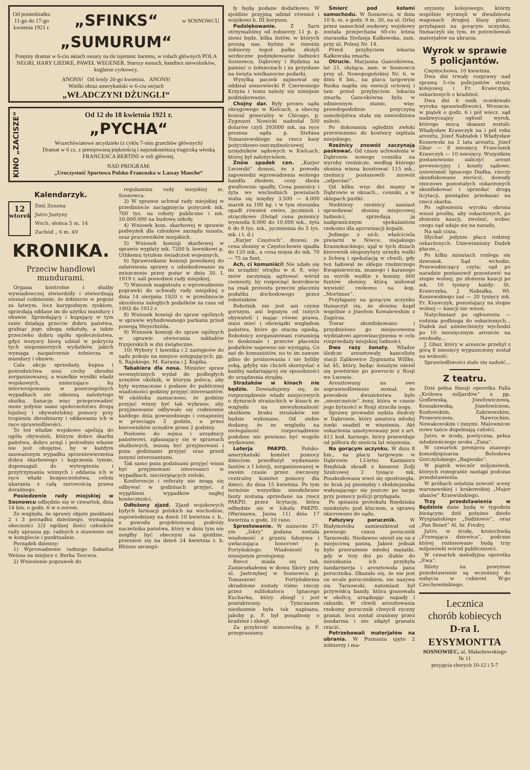Od poniedziałku
11-go do 17-go
kwietnia 1921 r. „SFINKS“w SOSNOWCU
„SUMURUM“
Potężny dramat w 6-ciu aktach osnuty na tle tajemnic haremu, w rolach głównych POLA NEGRI, HARY LIEDKE, PAWEŁ WEGENER. Starszy eunuch, handlarz niewolników, kuglarze cyrkowcy.
ANONS! Od środy 20-go kwietnia. ANONS!
Wielki obraz amerykański w 6-ciu serjach
„WŁADCZYNI DŻUNGLI“
KINO „ZACISZE“
Od 12 do 18 kwietnia 1921 r.
„PYCHA“
Wszechświatowe arcydzieło (z cyklu 7-miu grzechów głównych)
Dramat w 6 cz. z premjowaną pięknością i najznakomitszą tragiczką włoską FRANCESCA BERTINI w roli głównej.
NAD PROGRAM:
„Uroczystość Sportowa Polsko-Francuska w Lassay Mauche“
Kalendarzyk.
12
wtorek
Dziś Zenona
Jutro Justyny
Wsch. słońca 5 m. 14
Zachód „ 6 m. 49
KRONIKA.
Przeciw handlowi mundurami.
Organa kontrolne i służby wywiadowczej stwierdziły i stwierdzają niemal codziennie, że żołnierze w pogoni za łatwym, lecz karygodnym zyskiem, sprzedają oddane im do użytku mundury i obuwie. Sprzedający i kupujący w tym razie działają przeciw dobru państwa, grabiąc jego ubogą szkatułę, a także przeciwko dobru ogółu społeczeństwa, gdyż wszyscy biorą udział w pokryciu tych niepomiernych wydatków, jakich wymaga zaopatrzenie żołnierza w mundury i obuwie.
Cała akcja sprzedaży, kupna i pośrednictwa nosi cechy zbrodni zorganizowanej, a wszelkie wysiłki władz wojskowych, zmierzające ku interwenjowaniu w poszczególnych wypadkach nie odnoszą należytego skutku. Sanację więc przeprowadzić może jedynie samo społeczeństwo drogą lojalnej i obywatelskiej pomocy przy tropieniu zbrodniarzy i oddawaniu ich w ręce sprawiedliwości.
To też władze wojskowe apelują do ogółu obywateli, którym dobro skarbu państwa, dobro armji i pośrednio własne nie jest obojętne, by w każdym zauważonym wypadku sprzeniewierzenia dobra skarbowego i kupczenia tymże, dopomagali do wytropienia i przytrzymania winnych i oddania ich w ręce władz bezpieczeństwa, celem ukarania z całą surowością prawa doraźnego.
Posiedzenie rady miejskiej w Sosnowcu odbędzie się w czwartek, dnia 14 bm. o godz. 6 w e.zorem.
Ze względu, że sprawy objęte punktami 2 i 3 porządku dziennego, wymagają obecności 2/3 ogólnej ilości członków rady uprasza pp. radnych o stawienie się w komplecie i punktualnie.
Porządek dzienny:
1) Wprowadzenie radnego Sabattai Weissa na miejsce r. Berka Teocera.
2) Wniesienie poprawek do
regulaminu rady miejskiej m. Sosnowca.
3) W sprawie uchwał rady miejskiej w przedmiocie zaciągnięcia pożyczek mk. 700 tys. na roboty publiczne i mk. 10.000.000 na budowę szkoły.
4) Wniosek kom. skarbowej w sprawie podwyżek dla członków zarządu miasta, oraz pracowników miejskich.
5) Wniosek komisji skarbowej w sprawie wypłaty mk. 7200 b. ławnikowi p. Uthkemu tytułem świadczeń wojennych.
6) Sprawozdanie komisji powołanej do załatwienia sprawy o odszkodowanie za zniszczenie przez pożar w dniu 30. I. 1919 r. sali posiedzeń rady miejskiej.
7) Wniosek magistratu o wprowadzenie poprawki do uchwały rady miejskiej z dnia 14 sierpnia 1920 r. w przedmiocie skreślenia zaległych podatków za czas od 1903 do 1912 r.
8) Wniosek komisji do spraw ogólnych w sprawie wybudowanego parkanu przed posesją Meyerholda.
9) Wniosek komisji do spraw ogólnych w sprawie otwierania zakładów fryzjerskich w dni świąteczne.
10) Wybory 1 ławnika i 2 zastępców do sądu pokoju na miejsce ustępujących: pp. S. Rajskiego, M. Karasia i J. Kopika.
Tabakiera dla nosa. Minister spraw wewnętrznych wydał do podległych urzędów okólnik, w którym poleca, aby były wyznaczone i podane do publicznej wiadomości godziny przyjęć interesantów. W okólniku zaznaczono, że godziny przyjęć winny być tak wybrane, aby przyjmowanie odbywało się codziennie każdego dnia powszedniego i conajmniej w przeciągu 3 godzin, a przez kierowników urzędów przez 2 godziny.
Posłowie do sejmu i urzędnicy państwowi, zgłaszający się w sprawach służbowych, muszą być przyjmowani i poza godzinami przyjęć oraz przed innymi interesantami.
Tak samo poza godzinami przyjęć winni być przyjmowani interesanci w wypadkach, niecierpiących zwłoki.
Konferencje i referaty nie mogą się odbywać w godzinach przyjęć, z wyjątkiem wypadków nagłej konieczności.
Odłożony zjazd. Zjazd wojskowych byłych farmacji polskich na wschodnie, zapowiedziany na dzień 10 kwietnia r. b., z powodu projektowanej podróży naczelnika państwa, który w dniu tym nie mógłby być obecnym na zjeździe, przeniesi się na dzień 24 kwietnia r. b. Bliższe szczegó-
ły będą podane dodatkowo. W zjeździe przyjmą udział również i wojskowi b. III korpusu.
Podziękowanie. Z Sarn otrzymaliśmy od żołnierzy 11 p. p. ziemi będz. kilka listów, w których proszą nas, byśmy w imieniu żołnierzy tegoż pułku złożyli serdeczne podziękowanie ludności Sosnowca, Dąbrowy i Będzina za pamięć o żołnierzach i za przysłane na święta wielkanocne podarki.
Wysyłką paczek zajmował się oddział sosnowiecki P. Czerwonego Krzyża i temu należy się niniejsze podziękowanie.
Chojny dar. Były prezes sądu okręgowego w Kielcach, a obecny konsul generalny w Chicago, p. Zygmunt Nowicki nadesłał 500 dolarów czyli 393000 mk. na ręce prezesa sądu p. Stefana Tomaszewskiego na rzecz kasy pożyczkowo-oszczędnościowej urzędników sądowych w Kielcach, której był założycielem.
Znów spadek cen. „Kurjer Lwowski“ donosi, że z powodu zapowiedzi wprowadzenia wolnego handlu zbożem, ceny zboża gwałtownie spadły. Cena pszenicy i żyta we wschodnich powiatach waha się między 3.500 — 4.000 marek za 100 kg. i w tym stosunku opadł również owies, jęczmień i strączkowe (Dotąd cena pszenicy wynosiła 8.000 do 10.000 mk., żyta 6 do 8 tys. mk., jęczmienia do 5 tys. mk. i t. d.)
„Kurjer Częstoch“. donosi, że cena słoniny w Częstochowie spadła do 120 mk., a cena mięsa do mk. 70 — 75 za funt.
Ach, ci komuniści! Nie udało się im urządzić strajku w d. 8, więc znów zaczynają agitować wśród ciemnoty, by rozpocząć bezrobocie na znak protestu przeciw płaceniu podatku dochodowego przez robotników.
Robotnik nie jest ani czymś gorszym, ani lepszym od innych obywateli i mając równe prawa, musi mieć i obowiązki względem państwa, które go otacza opieką. Robotnicy zorganizowani rozumieją to doskonale i przeciw płaceniu podatków napewno nie wystąpią. Co zaś do komunistów, no to im zawsze pilno do próżnowania i nie byliby sobą, gdyby nie chcieli skorzystać z każdej nadarzającej się sposobności do urządzenia strajku.
Strażaków w kinach nie będzie. Dowiadujemy się, że rozporządzenie władz miejscowych o dyżurach strażackich w kinach ze względu na niewykonalność skutkiem braku strażaków nie będzie wykonane. Od siebie dodamy, że ze względu na nielegalność rozporządzenie podobne nie powinno być wogóle wydawane.
Loterja PAKPD. Polsko-amerykański komitet pomocy dzieciom przedłużył wydawanie fantów z I loterji, zorganizowanej w swoim czasie przez ówczesny centralny komitet pomocy dla dzieci, do dnia 15 kwietnia. Po tym terminie wszystkie nieodebrane fanty zostaną sprzedane na rzecz PAKPD. przez licytację, która odbędzie się w lokalu PAKPD. (Warszawa, Jasna 11) dnia 17 kwietnia o godz. 10 rano.
Sprostowanie. W numerze 37-ym „Iskry“ podana została wiadomość z gruntu fałszywa i uwłaczająca honorowi p. Fortyńskiego. Wiadomość tę niniejszym prostujemy.
Rzecz miała się tak. Zamieszkałemu w domu Skóry przy ul. Jastrzębiej w Sosnowcu p. Tomaszowi Fortyńskiemu skradzione zostały różne rzeczy przez sublokatora Ignacego Kucharka, który zbiegł i jest poszukiwany. Tymczasem niesłusznie była tak napisana, jakoby p. F. był posądzony o kradzież i zbiegł.
Za przykrość mimowolną p. F. przepraszamy.
Śmierć pod kołami samochodu. W Sosnowcu, w dniu 10 b. m. o godz. 9 m. 30, na ul. Orlej przez samochód osobowy, wojskowy została przejechana 60-cio letnia staruszka Stefanja Kałkowska, zam. przy ul. Polnej Nr. 14.
Przed przybyciem lekarza Kałkowska zmarła.
Otrucie. Marjanna Gancekówna, lat 21, służąca, zam. w Sosnowcu przy ul. Nowopogońskiej Nr. 6, w dniu 8 bm., na placu targowym Ruska napiła się esencji octowej i tam przed przybyciem lekarza zmarła. Gancekówna była w odmiennym stanie, więc prawdopodobnie przyczyną samobójstwa stała się zawiedziona miłość.
Po dokonaniu oględzin zwłoki przewieziono do kostnicy szpitala miejskiego.
Rzeźnicy znowóż zaczynają paskować. Od czasu uchwalenia w Dąbrowie nowego cennika na wyroby rzeźnicze, według którego słonina winna kosztować 115 mk., rzeźnicy postanowili znowóż „odpoczać“.
Od kilku więc dni mamy w Dąbrowie w oknach... cenniki, a w sklepach pustki.
Niektórzy rzeźnicy zamiast sprzedawać słoninę miejscowej ludności, sprzedają ją nadgranicznym spekulantom rzekomo dla aprowizacji kopalń.
Jednego z nich, właściciela piwiarni w Niwce, niejakiego Krasnokuckiego, ujął w tych dniach kierownik ekspozytury urzędu walki z lichwą i spekulacją w chwili, gdy ten ładował ze sklepu rzeźniczego Kwapisiewicza, znanego i karanego za wyrób wędlin z koniny, 600 funtów słoniny, którą usiłował wywieźć rzekomo na kop. „Mortimer“.
Przyłapany na gorącym uczynku tłumaczył się, że słoninę kupił wspólnie z Józefem Kowalewskim z Zagórza.
Towar skonfiskowano i przydzielono go miejscowemu wydziałowi aprowizacyjnemu w celu rozprzedaży miejskiej ludności.
Dwa razy żonaty. Władze śledcze aresztowały kancelistę stacji Ząbkowice Zygmunta Willkę, lat 45, który, będąc żonatym ożenił się powtórnie po powrocie z Rosji we Lwowie.
Aresztowany na swe usprawiedliwienie zeznał, że powodem dwużeństwa było „nieszczęście“ żony, która w czasie jego bytności w Rosji straciła nogę.
Sprawę prowadzi sędzia śledczy w Dąbrowie, który amatora młodej żonki osadził w więzieniu. Akt oskarżenia umotywowany jest z art. 412 kod. karnego, który przewiduje od półtora do sześciu lat więzienia.
Na gorącym uczynku. W dniu 8 bm., na placu targowym w Dąbrowie 13-letni Kazimierz Rzędziak skradł z kieszeni Zofji Szulcowej 2 tysiące mk. Poszkodowana wnet się spostrzegła, że brak jej pieniędzy i złodziejaszka wałęsającego się jeszcze po targu przy pomocy policji przyłapała.
Po spisaniu protokułu Rzędziaka zamknięto pod kluczem, a sprawę skierowano do sądu.
Fałszywy porucznik. W Białymstoku zamieszkiwał od pewnego czasu porucznik Tarnowski. Niedawno ożenił się on z miejscową panną. Jakież jednak było przerażenie młodej mężatki, gdy w trzy dni po ślubie do mieszkania ich przybyła żandarmerja i aresztowała pana porucznika. Okazało się, że nie jest on wcale porucznikiem, nie nazywa się Tarnowski, natomiast był przywódcą bandy, która grasowała w okolicy, urządzając napady i rabunki. W chwili aresztowania rzekomy porucznik chwycił ręczny granat, lecz został zraniony przez żandarma i nie zdążył granatu rzucić.
Potrzebowali materjałów na ubrania. W Poznaniu ujęto 2 żołnierzy i ma-
szynistę kolejowego, którzy wspólnie wyrznęli w dwudziestu wagonach drugiej klasy plusz; przyłapani na gorącym uczynku, tłumaczyli się tym, że potrzebowali materjałów na ubrania.
Wyrok w sprawie 5 policjantów.
Częstochowa, 10 kwietnia.
Dwa dni trwały rozprawy nad sprawą 5-ciu policjantów straży kolejowej i Fr. Krawczyka, oskarżonych o kradzież.
Dwa dni 6 osób oczekiwało wyroku sprawiedliwości. Wreszcie, w piątek o godz. 6 i pół wiecz. sąd nadzwyczajny ogłosił wyrok, którego mocą skazani zostali: Władysław Krawczyk na i pół roku aresztu, Józef Nabiałek i Władysław Koszewski na 2 lata aresztu, Józef Gbur — 8 miesięcy, Franciszek Krawczyk — 10 miesięcy. Wszystkim postanowiono zaliczyć areszt prewencyjny i koszty sądowe, uniewinnić Ignacego Dudka, rzeczy skonfiskowane zwrócić, dowody rzeczowe pozostałych oskarżonych skonfiskować i sprzedać drogą licytacji, pieniądze przekazać na rzecz skarbu.
Po ogłoszeniu wyroku obrona wnosi prośbę, aby oskarżonych, po złożeniu kaucji, zwolnić, wobec czego sąd udaje się na naradę.
Na sali cisza.
Słychać jedynie płacz rodziny oskarżonych. Uniewinniony Dudek płacze...
Po kilku minutach rozlega się dzwonek. Sąd wchodzi. Przewodniczący czyta: sąd po naradzie postanowił pozostawić na stopie wolnej, po złożeniu kaucji po mk. 10 tysięcy każdy: St. Krawczyka, J. Nabiałka, Wł. Koszewskiego zaś — 20 tysięcy mk. Fr. Krawczyk, pozostający na stopie wolnej — kaucji nie wnosi.
Natychmiast po ogłoszeniu — rodzina podbiega do oskarżonych... Dudek zaś uśmiechnięty wychodzi po 10 miesięcznym areszcie na swobodę...
J. Gbur, który w areszcie przebył z górą 8 miesięcy wypuszczony został na wolność.
Sprawiedliwości stało się zadość...
Z teatru.
Dziś pełna finezji operetka Falla „Królowa miljardów“ z pp. Godlewską, Józefowiczową, Kossakowską, Józefowiczem, Kozłowskim, Zakrzewskim, Pronewiczem, Nawrockim, Nowakowskim i innymi. Malownicze nowe tańce dopełniają całości.
Jutro, w środę, poetyczna, pełna młodzieńczego uroku „Zuza“.
W czwartek premjera znanego komedjopisarza Bolesława Gorczyńskiego „Bagienko“.
W piątek wieczór miljonówek, których rozegranie nastąpi podczas przedstawienia.
W próbach ostatnia nowość sceny warszawskiej i krakowskiej „Major ułanów“ Krzewińskiego.
Trzy przedstawienia w Będzinie dane będą w tygodniu bieżącym: dziś potężne dzieło Wyspiańskiego „Sędziowie“, oraz „Pan Benet“ Al. hr. Fredry.
Jutro, w środę, krotochwila „Fruwająca dziewica“, podczas której rozlosowane będą trzy miljonówki wśród publiczności.
W czwartek melodyjna operetka „Ewa“.
Bilety na powyższe przedstawienie są wcześniej do nabycia w cukierni W-go Czechowińskiego.
Lecznica
chorób kobiecych
D-ra I. EYSYMONTTA
SOSNOWIEC, ul. Małachowskiego № 11
przyjęcia chorych 10-12 i 5-7